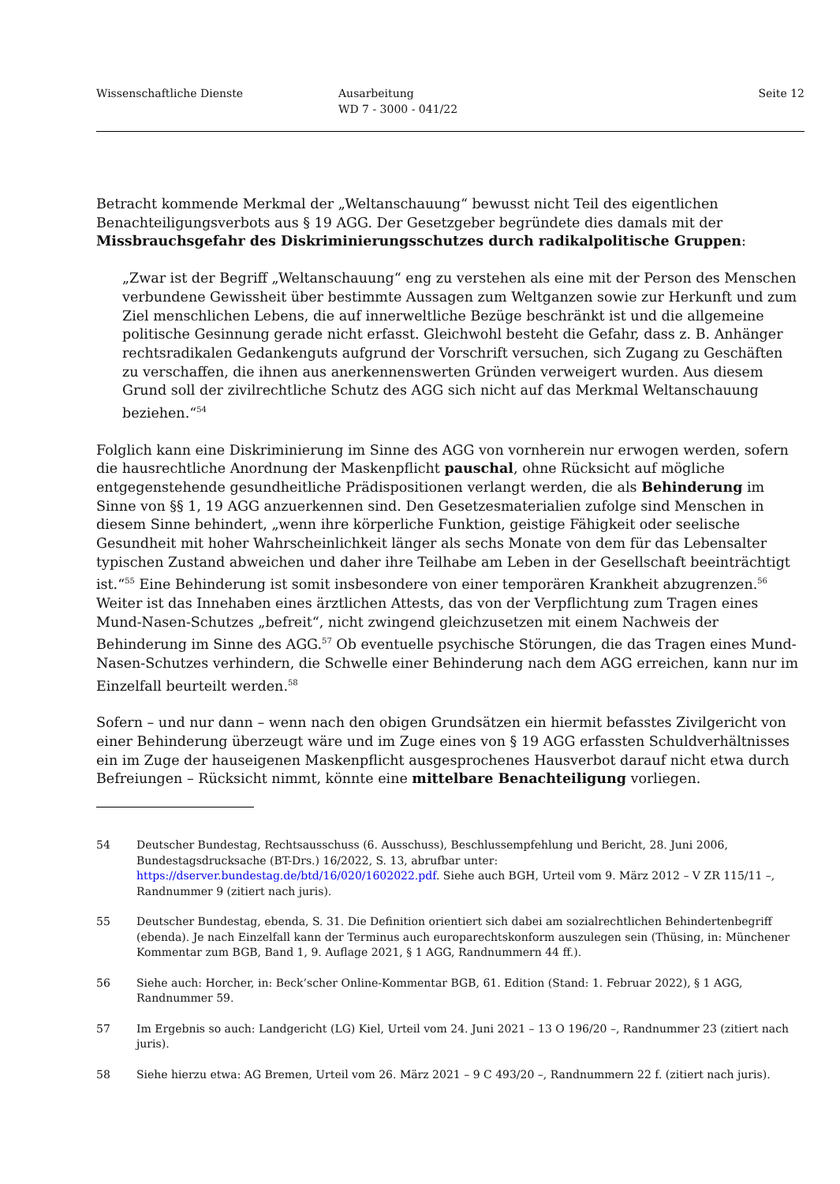Wissenschaftliche Dienste Ausarbeitung
WD 7 - 3000 - 041/22
Seite 12
Betracht kommende Merkmal der „Weltanschauung“ bewusst nicht Teil des eigentlichen Benachteiligungsverbots aus § 19 AGG. Der Gesetzgeber begründete dies damals mit der Missbrauchsgefahr des Diskriminierungsschutzes durch radikalpolitische Gruppen:
„Zwar ist der Begriff „Weltanschauung“ eng zu verstehen als eine mit der Person des Menschen verbundene Gewissheit über bestimmte Aussagen zum Weltganzen sowie zur Herkunft und zum Ziel menschlichen Lebens, die auf innerweltliche Bezüge beschränkt ist und die allgemeine politische Gesinnung gerade nicht erfasst. Gleichwohl besteht die Gefahr, dass z. B. Anhänger rechtsradikalen Gedankenguts aufgrund der Vorschrift versuchen, sich Zugang zu Geschäften zu verschaffen, die ihnen aus anerkennenswerten Gründen verweigert wurden. Aus diesem Grund soll der zivilrechtliche Schutz des AGG sich nicht auf das Merkmal Weltanschauung beziehen.“<sup>54</sup>
Folglich kann eine Diskriminierung im Sinne des AGG von vornherein nur erwogen werden, sofern die hausrechtliche Anordnung der Maskenpflicht pauschal, ohne Rücksicht auf mögliche entgegenstehende gesundheitliche Prädispositionen verlangt werden, die als Behinderung im Sinne von §§ 1, 19 AGG anzuerkennen sind. Den Gesetzesmaterialien zufolge sind Menschen in diesem Sinne behindert, „wenn ihre körperliche Funktion, geistige Fähigkeit oder seelische Gesundheit mit hoher Wahrscheinlichkeit länger als sechs Monate von dem für das Lebensalter typischen Zustand abweichen und daher ihre Teilhabe am Leben in der Gesellschaft beeinträchtigt ist.“<sup>55</sup> Eine Behinderung ist somit insbesondere von einer temporären Krankheit abzugrenzen.<sup>56</sup> Weiter ist das Innehaben eines ärztlichen Attests, das von der Verpflichtung zum Tragen eines Mund-Nasen-Schutzes „befreit“, nicht zwingend gleichzusetzen mit einem Nachweis der Behinderung im Sinne des AGG.<sup>57</sup> Ob eventuelle psychische Störungen, die das Tragen eines Mund-Nasen-Schutzes verhindern, die Schwelle einer Behinderung nach dem AGG erreichen, kann nur im Einzelfall beurteilt werden.<sup>58</sup>
Sofern – und nur dann – wenn nach den obigen Grundsätzen ein hiermit befasstes Zivilgericht von einer Behinderung überzeugt wäre und im Zuge eines von § 19 AGG erfassten Schuldverhältnisses ein im Zuge der hauseigenen Maskenpflicht ausgesprochenes Hausverbot darauf nicht etwa durch Befreiungen – Rücksicht nimmt, könnte eine mittelbare Benachteiligung vorliegen.
54 Deutscher Bundestag, Rechtsausschuss (6. Ausschuss), Beschlussempfehlung und Bericht, 28. Juni 2006, Bundestagsdrucksache (BT-Drs.) 16/2022, S. 13, abrufbar unter: https://dserver.bundestag.de/btd/16/020/1602022.pdf. Siehe auch BGH, Urteil vom 9. März 2012 – V ZR 115/11 –, Randnummer 9 (zitiert nach juris).
55 Deutscher Bundestag, ebenda, S. 31. Die Definition orientiert sich dabei am sozialrechtlichen Behindertenbegriff (ebenda). Je nach Einzelfall kann der Terminus auch europarechtskonform auszulegen sein (Thüsing, in: Münchener Kommentar zum BGB, Band 1, 9. Auflage 2021, § 1 AGG, Randnummern 44 ff.).
56 Siehe auch: Horcher, in: Beck’scher Online-Kommentar BGB, 61. Edition (Stand: 1. Februar 2022), § 1 AGG, Randnummer 59.
57 Im Ergebnis so auch: Landgericht (LG) Kiel, Urteil vom 24. Juni 2021 – 13 O 196/20 –, Randnummer 23 (zitiert nach juris).
58 Siehe hierzu etwa: AG Bremen, Urteil vom 26. März 2021 – 9 C 493/20 –, Randnummern 22 f. (zitiert nach juris).